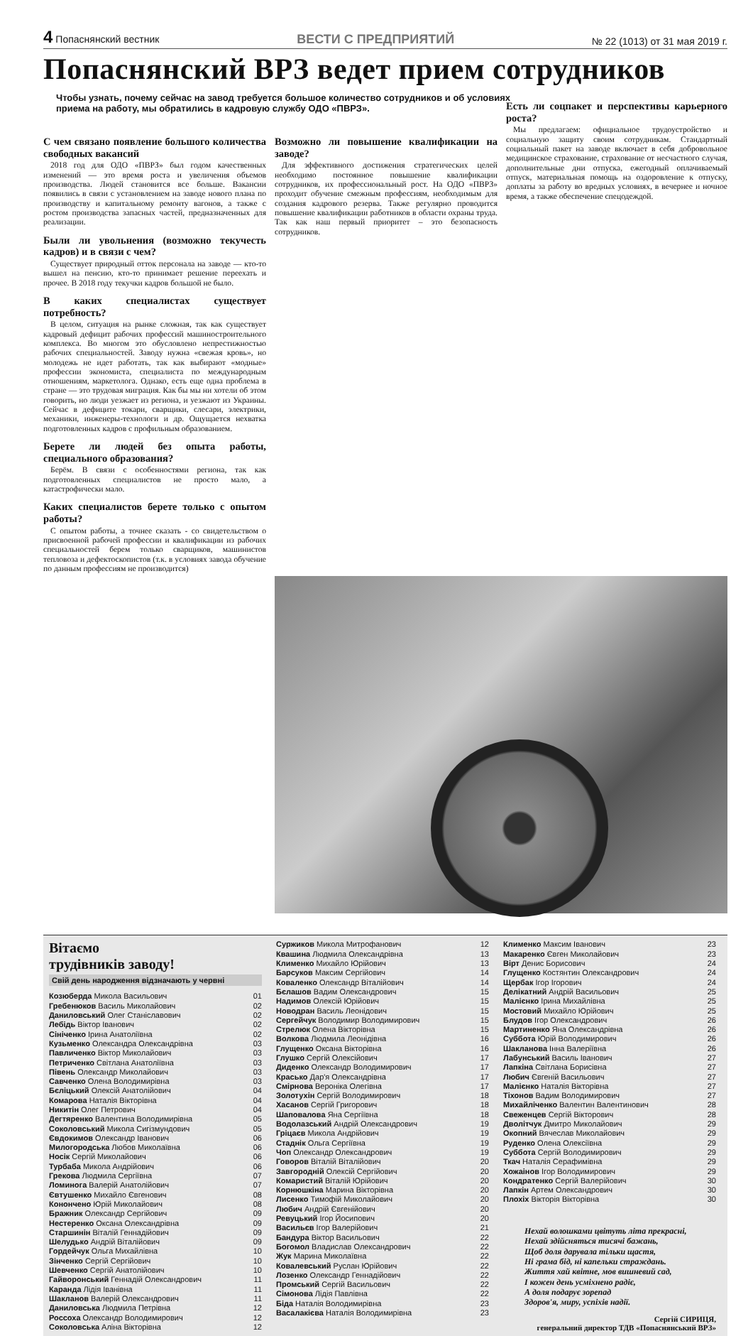4 Попаснянский вестник ВЕСТИ С ПРЕДПРИЯТИЙ № 22 (1013) от 31 мая 2019 г.
Попаснянский ВРЗ ведет прием сотрудников
Чтобы узнать, почему сейчас на завод требуется большое количество сотрудников и об условиях приема на работу, мы обратились в кадровую службу ОДО «ПВРЗ».
С чем связано появление большого количества свободных вакансий
2018 год для ОДО «ПВРЗ» был годом качественных изменений — это время роста и увеличения объемов производства. Людей становится все больше. Вакансии появились в связи с установлением на заводе нового плана по производству и капитальному ремонту вагонов, а также с ростом производства запасных частей, предназначенных для реализации.
Были ли увольнения (возможно текучесть кадров) и в связи с чем?
Существует природный отток персонала на заводе — кто-то вышел на пенсию, кто-то принимает решение переехать и прочее. В 2018 году текучки кадров большой не было.
В каких специалистах существует потребность?
В целом, ситуация на рынке сложная, так как существует кадровый дефицит рабочих профессий машиностроительного комплекса. Во многом это обусловлено непрестижностью рабочих специальностей. Заводу нужна «свежая кровь», но молодежь не идет работать, так как выбирают «модные» профессии экономиста, специалиста по международным отношениям, маркетолога. Однако, есть еще одна проблема в стране — это трудовая миграция. Как бы мы ни хотели об этом говорить, но люди уезжает из региона, и уезжают из Украины. Сейчас в дефиците токари, сварщики, слесари, электрики, механики, инженеры-технологи и др. Ощущается нехватка подготовленных кадров с профильным образованием.
Берете ли людей без опыта работы, специального образования?
Берём. В связи с особенностями региона, так как подготовленных специалистов не просто мало, а катастрофически мало.
Каких специалистов берете только с опытом работы?
С опытом работы, а точнее сказать - со свидетельством о присвоенной рабочей профессии и квалификации из рабочих специальностей берем только сварщиков, машинистов тепловоза и дефектоскопистов (т.к. в условиях завода обучение по данным профессиям не производится)
Возможно ли повышение квалификации на заводе?
Для эффективного достижения стратегических целей необходимо постоянное повышение квалификации сотрудников, их профессиональный рост. На ОДО «ПВРЗ» проходит обучение смежным профессиям, необходимым для создания кадрового резерва. Также регулярно проводится повышение квалификации работников в области охраны труда. Так как наш первый приоритет – это безопасность сотрудников.
Есть ли соцпакет и перспективы карьерного роста?
Мы предлагаем: официальное трудоустройство и социальную защиту своим сотрудникам. Стандартный социальный пакет на заводе включает в себя добровольное медицинское страхование, страхование от несчастного случая, дополнительные дни отпуска, ежегодный оплачиваемый отпуск, материальная помощь на оздоровление к отпуску, доплаты за работу во вредных условиях, в вечернее и ночное время, а также обеспечение спецодеждой.
Вітаємо
трудівників заводу!
Свій день народження відзначають у червні
| Козюберда Микола Васильович | 01 |
| Гребенюков Василь Миколайович | 02 |
| Даниловський Олег Станіславович | 02 |
| Лебідь Віктор Іванович | 02 |
| Сініченко Ірина Анатоліївна | 02 |
| Кузьменко Олександра Олександрівна | 03 |
| Павличенко Віктор Миколайович | 03 |
| Петриченко Світлана Анатоліївна | 03 |
| Півень Олександр Миколайович | 03 |
| Савченко Олена Володимирівна | 03 |
| Бєліцький Олексій Анатолійович | 04 |
| Комарова Наталія Вікторівна | 04 |
| Никитін Олег Петрович | 04 |
| Дегтяренко Валентина Володимирівна | 05 |
| Соколовський Микола Сигізмундович | 05 |
| Євдокимов Олександр Іванович | 06 |
| Милогородська Любов Миколаївна | 06 |
| Носік Сергій Миколайович | 06 |
| Турбаба Микола Андрійович | 06 |
| Грекова Людмила Сергіївна | 07 |
| Ломиногa Валерій Анатолійович | 07 |
| Євтушенко Михайло Євгенович | 08 |
| Конончено Юрій Миколайович | 08 |
| Бражник Олександр Сергійович | 09 |
| Нестеренко Оксана Олександрівна | 09 |
| Старшинін Віталій Геннадійович | 09 |
| Шелудько Андрій Віталійович | 09 |
| Гордейчук Ольга Михайлівна | 10 |
| Зінченко Сергій Сергійович | 10 |
| Шевченко Сергій Анатолійович | 10 |
| Гайворонський Геннадій Олександрович | 11 |
| Каранда Лідія Іванівна | 11 |
| Шакланов Валерій Олександрович | 11 |
| Даниловська Людмила Петрівна | 12 |
| Россоха Олександр Володимирович | 12 |
| Соколовська Аліна Вікторівна | 12 |
| Суржиков Микола Митрофанович | 12 |
| Квашина Людмила Олександрівна | 13 |
| Клименко Михайло Юрійович | 13 |
| Барсуков Максим Сергійович | 14 |
| Коваленко Олександр Віталійович | 14 |
| Бєлашов Вадим Олександрович | 15 |
| Надимов Олексій Юрійович | 15 |
| Новодран Василь Леонідович | 15 |
| Сергейчук Володимир Володимирович | 15 |
| Стрелюк Олена Вікторівна | 15 |
| Волкова Людмила Леонідівна | 16 |
| Глущенко Оксана Вікторівна | 16 |
| Глушко Сергій Олексійович | 17 |
| Диденко Олександр Володимирович | 17 |
| Красько Дар'я Олександрівна | 17 |
| Смірнова Вероніка Олегівна | 17 |
| Золотухін Сергій Володимирович | 18 |
| Хасанов Сергій Григорович | 18 |
| Шаповалова Яна Сергіївна | 18 |
| Водолазський Андрій Олександрович | 19 |
| Гріцаєв Микола Андрійович | 19 |
| Стаднік Ольга Сергіївна | 19 |
| Чоп Олександр Олександрович | 19 |
| Говоров Віталій Віталійович | 20 |
| Завгородній Олексій Сергійович | 20 |
| Комаристий Віталій Юрійович | 20 |
| Корнюшкіна Марина Вікторівна | 20 |
| Лисенко Тимофій Миколайович | 20 |
| Любич Андрій Євгенійович | 20 |
| Ревуцький Ігор Йосипович | 20 |
| Васильєв Ігор Валерійович | 21 |
| Бандура Віктор Васильович | 22 |
| Богомол Владислав Олександрович | 22 |
| Жук Марина Миколаївна | 22 |
| Ковалевський Руслан Юрійович | 22 |
| Лозенко Олександр Геннадійович | 22 |
| Промський Сергій Васильович | 22 |
| Сімонова Лідія Павлівна | 22 |
| Біда Наталія Володимирівна | 23 |
| Васалакієва Наталія Володимирівна | 23 |
| Клименко Максим Іванович | 23 |
| Макаренко Євген Миколайович | 23 |
| Вірт Денис Борисович | 24 |
| Глущенко Костянтин Олександрович | 24 |
| Щербак Ігор Ігорович | 24 |
| Делікатний Андрій Васильович | 25 |
| Малієнко Ірина Михайлівна | 25 |
| Мостовий Михайло Юрійович | 25 |
| Блудов Ігор Олександрович | 26 |
| Мартиненко Яна Олександрівна | 26 |
| Суббота Юрій Володимирович | 26 |
| Шакланова Інна Валеріївна | 26 |
| Лабунський Василь Іванович | 27 |
| Лапкіна Світлана Борисівна | 27 |
| Любич Євгеній Васильович | 27 |
| Малієнко Наталія Вікторівна | 27 |
| Тіхонов Вадим Володимирович | 27 |
| Михайліченко Валентин Валентинович | 28 |
| Свеженцев Сергій Вікторович | 28 |
| Дволітчук Дмитро Миколайович | 29 |
| Окопний Вячеслав Миколайович | 29 |
| Руденко Олена Олексіївна | 29 |
| Суббота Сергій Володимирович | 29 |
| Ткач Наталія Серафимівна | 29 |
| Хожаінов Ігор Володимирович | 29 |
| Кондратенко Сергій Валерійович | 30 |
| Лапкін Артем Олександрович | 30 |
| Плохіх Вікторія Вікторівна | 30 |
Нехай волошками цвітуть літа прекрасні,
Нехай здійсняться тисячі бажань,
Щоб доля дарувала тільки щастя,
Ні грама бід, ні капельки страждань.
Життя хай квітне, мов вишневий сад,
І кожен день усміхнено радіє,
А доля подарує зорепад
Здоров'я, миру, успіхів надії.
Сергій СИРИЦЯ,
генеральний директор ТДВ «Попаснянський ВРЗ»